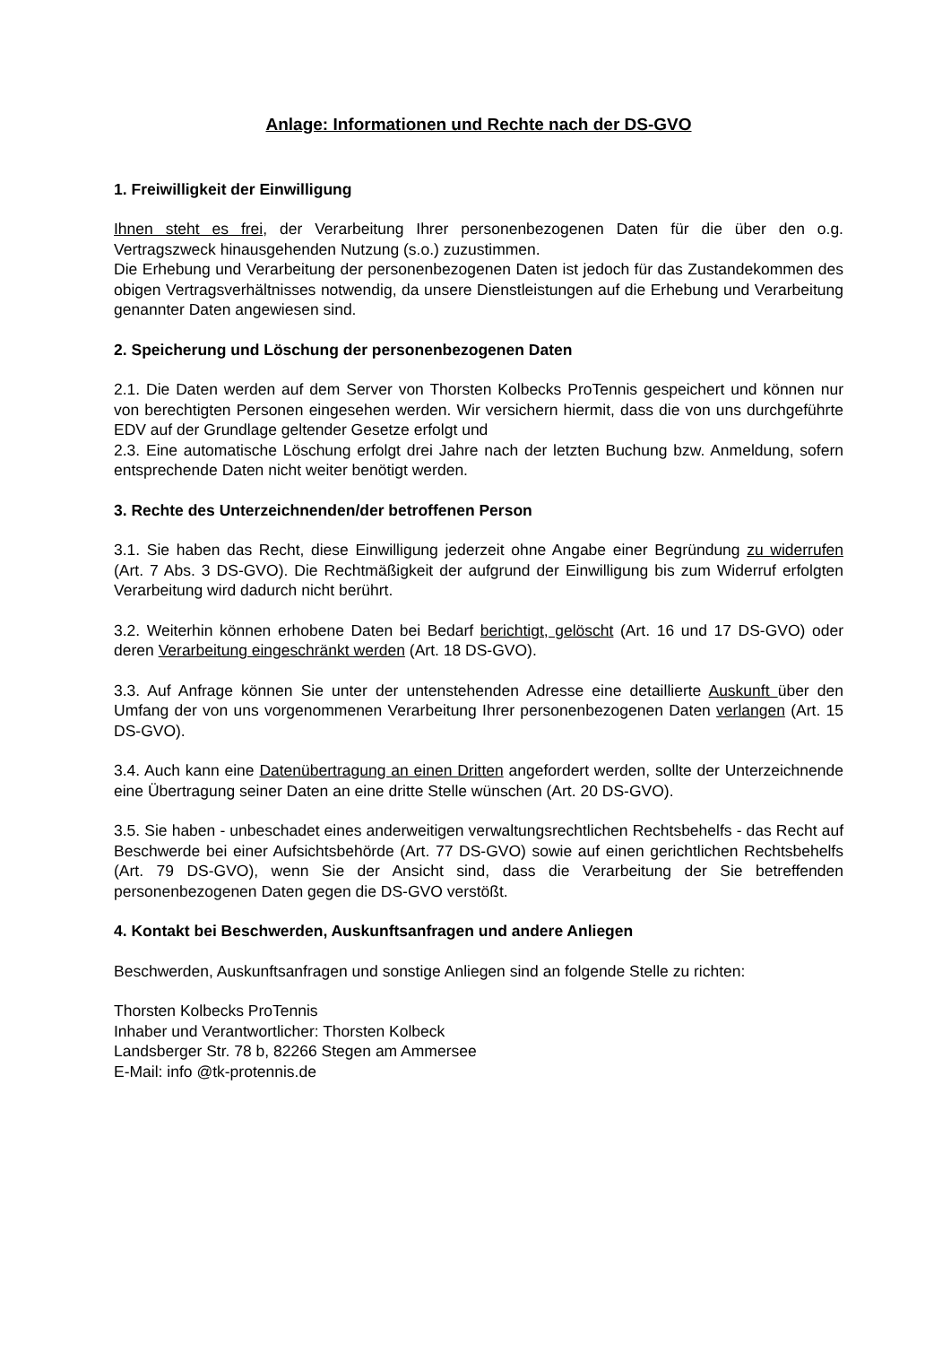Anlage: Informationen und Rechte nach der DS-GVO
1. Freiwilligkeit der Einwilligung
Ihnen steht es frei, der Verarbeitung Ihrer personenbezogenen Daten für die über den o.g. Vertragszweck hinausgehenden Nutzung (s.o.) zuzustimmen.
Die Erhebung und Verarbeitung der personenbezogenen Daten ist jedoch für das Zustandekommen des obigen Vertragsverhältnisses notwendig, da unsere Dienstleistungen auf die Erhebung und Verarbeitung genannter Daten angewiesen sind.
2. Speicherung und Löschung der personenbezogenen Daten
2.1. Die Daten werden auf dem Server von Thorsten Kolbecks ProTennis gespeichert und können nur von berechtigten Personen eingesehen werden. Wir versichern hiermit, dass die von uns durchgeführte EDV auf der Grundlage geltender Gesetze erfolgt und
2.3. Eine automatische Löschung erfolgt drei Jahre nach der letzten Buchung bzw. Anmeldung, sofern entsprechende Daten nicht weiter benötigt werden.
3. Rechte des Unterzeichnenden/der betroffenen Person
3.1. Sie haben das Recht, diese Einwilligung jederzeit ohne Angabe einer Begründung zu widerrufen (Art. 7 Abs. 3 DS-GVO). Die Rechtmäßigkeit der aufgrund der Einwilligung bis zum Widerruf erfolgten Verarbeitung wird dadurch nicht berührt.
3.2. Weiterhin können erhobene Daten bei Bedarf berichtigt, gelöscht (Art. 16 und 17 DS-GVO) oder deren Verarbeitung eingeschränkt werden (Art. 18 DS-GVO).
3.3. Auf Anfrage können Sie unter der untenstehenden Adresse eine detaillierte Auskunft über den Umfang der von uns vorgenommenen Verarbeitung Ihrer personenbezogenen Daten verlangen (Art. 15 DS-GVO).
3.4. Auch kann eine Datenübertragung an einen Dritten angefordert werden, sollte der Unterzeichnende eine Übertragung seiner Daten an eine dritte Stelle wünschen (Art. 20 DS-GVO).
3.5. Sie haben - unbeschadet eines anderweitigen verwaltungsrechtlichen Rechtsbehelfs - das Recht auf Beschwerde bei einer Aufsichtsbehörde (Art. 77 DS-GVO) sowie auf einen gerichtlichen Rechtsbehelfs (Art. 79 DS-GVO), wenn Sie der Ansicht sind, dass die Verarbeitung der Sie betreffenden personenbezogenen Daten gegen die DS-GVO verstößt.
4. Kontakt bei Beschwerden, Auskunftsanfragen und andere Anliegen
Beschwerden, Auskunftsanfragen und sonstige Anliegen sind an folgende Stelle zu richten:
Thorsten Kolbecks ProTennis
Inhaber und Verantwortlicher: Thorsten Kolbeck
Landsberger Str. 78 b, 82266 Stegen am Ammersee
E-Mail: info @tk-protennis.de